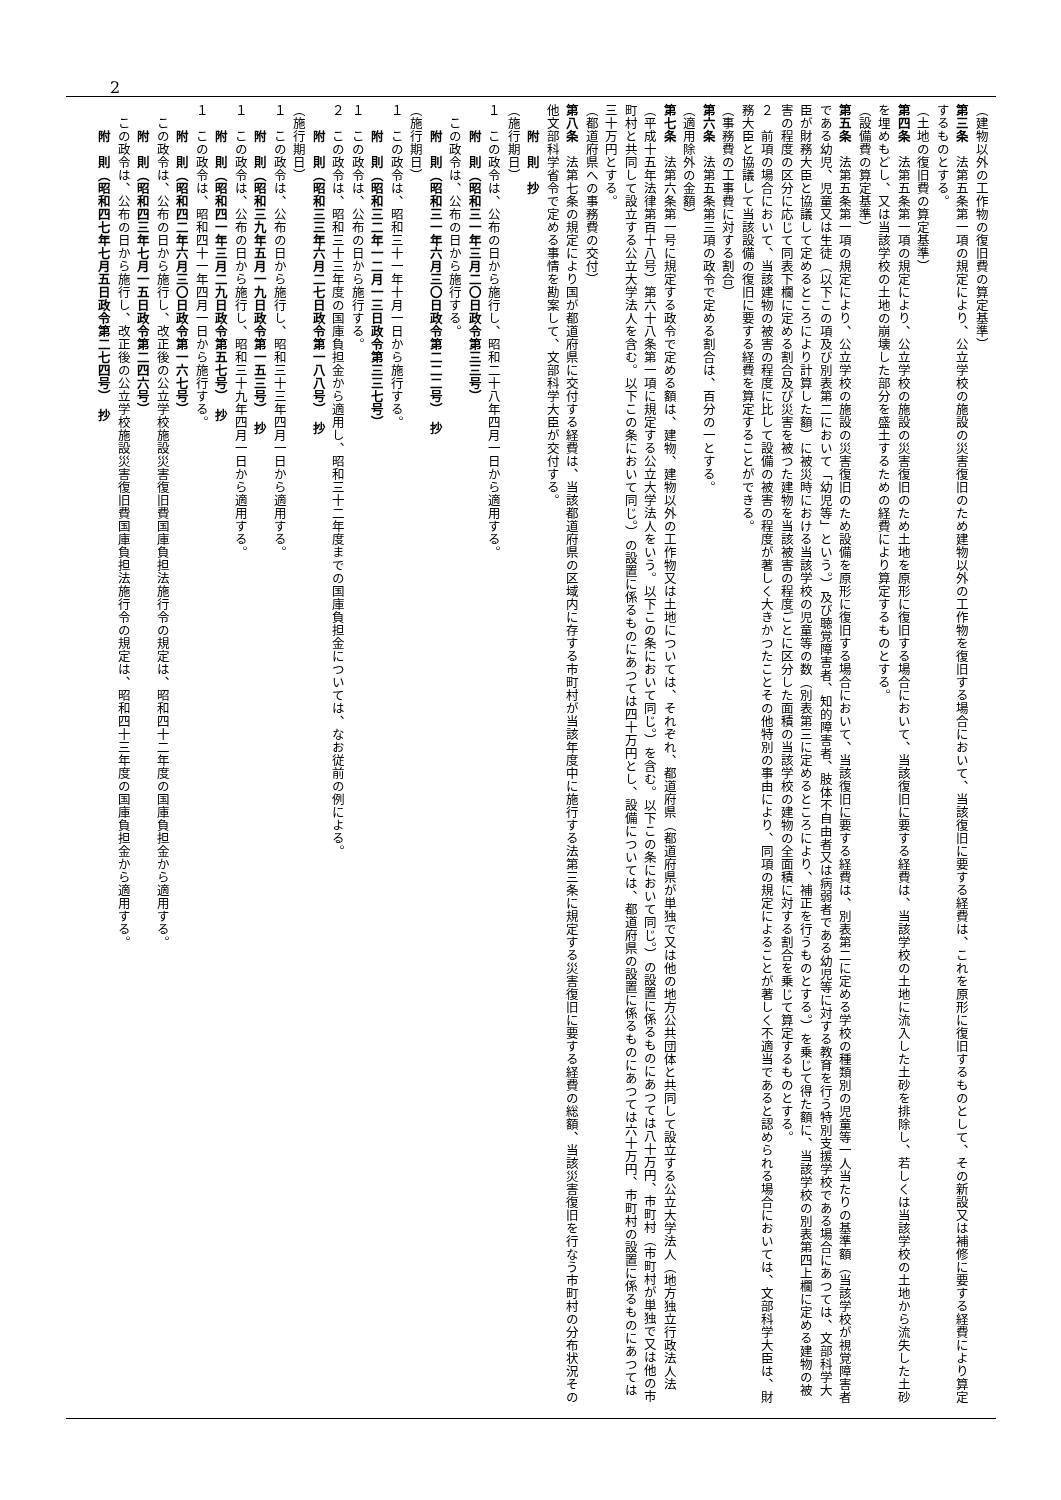2
（建物以外の工作物の復旧費の算定基準）
第三条　法第五条第一項の規定により、公立学校の施設の災害復旧のため建物以外の工作物を復旧する場合において、当該復旧に要する経費は、これを原形に復旧するものとして、その新設又は補修に要する経費により算定するものとする。
（土地の復旧費の算定基準）
第四条　法第五条第一項の規定により、公立学校の施設の災害復旧のため土地を原形に復旧する場合において、当該復旧に要する経費は、当該学校の土地に流入した土砂を排除し、若しくは当該学校の土地から流失した土砂を埋めもどし、又は当該学校の土地の崩壊した部分を盛土するための経費により算定するものとする。
（設備費の算定基準）
第五条　法第五条第一項の規定により、公立学校の施設の災害復旧のため設備を原形に復旧する場合において、当該復旧に要する経費は、別表第二に定める学校の種類別の児童等一人当たりの基準額（当該学校が視覚障害者である幼児、児童又は生徒（以下この項及び別表第二において「幼児等」という。）及び聴覚障害者、知的障害者、肢体不自由者又は病弱者である幼児等に対する教育を行う特別支援学校である場合にあつては、文部科学大臣が財務大臣と協議して定めるところにより計算した額）に被災時における当該学校の児童等の数（別表第三に定めるところにより、補正を行うものとする。）を乗じて得た額に、当該学校の別表第四上欄に定める建物の被害の程度の区分に応じて同表下欄に定める割合及び災害を被つた建物を当該被害の程度ごとに区分した面積の当該学校の建物の全面積に対する割合を乗じて算定するものとする。
２　前項の場合において、当該建物の被害の程度に比して設備の被害の程度が著しく大きかつたことその他特別の事由により、同項の規定によることが著しく不適当であると認められる場合においては、文部科学大臣は、財務大臣と協議して当該設備の復旧に要する経費を算定することができる。
（事務費の工事費に対する割合）
第六条　法第五条第三項の政令で定める割合は、百分の一とする。
（適用除外の金額）
第七条　法第六条第一号に規定する政令で定める額は、建物、建物以外の工作物又は土地については、それぞれ、都道府県（都道府県が単独で又は他の地方公共団体と共同して設立する公立大学法人（地方独立行政法人法（平成十五年法律第百十八号）第六十八条第一項に規定する公立大学法人をいう。以下この条において同じ。）を含む。以下この条において同じ。）の設置に係るものにあつては八十万円、市町村（市町村が単独で又は他の市町村と共同して設立する公立大学法人を含む。以下この条において同じ。）の設置に係るものにあつては四十万円とし、設備については、都道府県の設置に係るものにあつては六十万円、市町村の設置に係るものにあつては三十万円とする。
（都道府県への事務費の交付）
第八条　法第七条の規定により国が都道府県に交付する経費は、当該都道府県の区域内に存する市町村が当該年度中に施行する法第三条に規定する災害復旧に要する経費の総額、当該災害復旧を行なう市町村の分布状況その他文部科学省令で定める事情を勘案して、文部科学大臣が交付する。
　　附　則　抄
（施行期日）
１　この政令は、公布の日から施行し、昭和二十八年四月一日から適用する。
　　附　則（昭和三一年三月二〇日政令第三三号）
　この政令は、公布の日から施行する。
　　附　則（昭和三一年六月三〇日政令第二二二号）　抄
（施行期日）
１　この政令は、昭和三十一年十月一日から施行する。
　　附　則（昭和三二年一二月一三日政令第三三七号）
１　この政令は、公布の日から施行する。
２　この政令は、昭和三十三年度の国庫負担金から適用し、昭和三十二年度までの国庫負担金については、なお従前の例による。
　　附　則（昭和三三年六月二七日政令第一八八号）　抄
（施行期日）
１　この政令は、公布の日から施行し、昭和三十三年四月一日から適用する。
　　附　則（昭和三九年五月一九日政令第一五三号）　抄
１　この政令は、公布の日から施行し、昭和三十九年四月一日から適用する。
　　附　則（昭和四一年三月二九日政令第五七号）　抄
１　この政令は、昭和四十一年四月一日から施行する。
　　附　則（昭和四二年六月三〇日政令第一六七号）
　この政令は、公布の日から施行し、改正後の公立学校施設災害復旧費国庫負担法施行令の規定は、昭和四十二年度の国庫負担金から適用する。
　　附　則（昭和四三年七月一五日政令第二四六号）
　この政令は、公布の日から施行し、改正後の公立学校施設災害復旧費国庫負担法施行令の規定は、昭和四十三年度の国庫負担金から適用する。
　　附　則（昭和四七年七月五日政令第二七四号）　抄